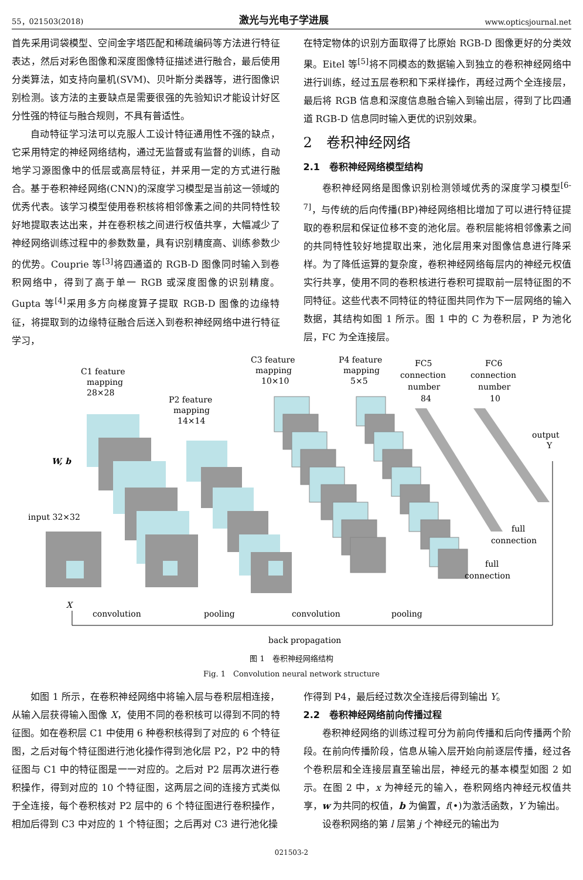55，021503(2018) 激光与光电子学进展 www.opticsjournal.net
首先采用词袋模型、空间金字塔匹配和稀疏编码等方法进行特征表达，然后对彩色图像和深度图像特征描述进行融合，最后使用分类算法，如支持向量机(SVM)、贝叶斯分类器等，进行图像识别检测。该方法的主要缺点是需要很强的先验知识才能设计好区分性强的特征与融合规则，不具有普适性。
自动特征学习法可以克服人工设计特征通用性不强的缺点，它采用特定的神经网络结构，通过无监督或有监督的训练，自动地学习源图像中的低层或高层特征，并采用一定的方式进行融合。基于卷积神经网络(CNN)的深度学习模型是当前这一领域的优秀代表。该学习模型使用卷积核将相邻像素之间的共同特性较好地提取表达出来，并在卷积核之间进行权值共享，大幅减少了神经网络训练过程中的参数数量，具有识别精度高、训练参数少的优势。Couprie 等<sup>[3]</sup>将四通道的 RGB-D 图像同时输入到卷积网络中，得到了高于单一 RGB 或深度图像的识别精度。Gupta 等<sup>[4]</sup>采用多方向梯度算子提取 RGB-D 图像的边缘特征，将提取到的边缘特征融合后送入到卷积神经网络中进行特征学习，
在特定物体的识别方面取得了比原始 RGB-D 图像更好的分类效果。Eitel 等<sup>[5]</sup>将不同模态的数据输入到独立的卷积神经网络中进行训练，经过五层卷积和下采样操作，再经过两个全连接层，最后将 RGB 信息和深度信息融合输入到输出层，得到了比四通道 RGB-D 信息同时输入更优的识别效果。
2　卷积神经网络
2.1　卷积神经网络模型结构
卷积神经网络是图像识别检测领域优秀的深度学习模型<sup>[6-7]</sup>，与传统的后向传播(BP)神经网络相比增加了可以进行特征提取的卷积层和保证位移不变的池化层。卷积层能将相邻像素之间的共同特性较好地提取出来，池化层用来对图像信息进行降采样。为了降低运算的复杂度，卷积神经网络每层内的神经元权值实行共享，使用不同的卷积核进行卷积可提取前一层特征图的不同特征。这些代表不同特征的特征图共同作为下一层网络的输入数据，其结构如图 1 所示。图 1 中的 C 为卷积层，P 为池化层，FC 为全连接层。
C1 feature
mapping
28×28
P2 feature
mapping
14×14
C3 feature
mapping
10×10
P4 feature
mapping
5×5
FC5
connection
number
84
FC6
connection
number
10
output
Y
W, b
input 32×32
full
connection
full
connection
X
convolution
pooling
convolution
pooling
back propagation
图 1　卷积神经网络结构
Fig. 1　Convolution neural network structure
如图 1 所示，在卷积神经网络中将输入层与卷积层相连接，从输入层获得输入图像 X，使用不同的卷积核可以得到不同的特征图。如在卷积层 C1 中使用 6 种卷积核得到了对应的 6 个特征图，之后对每个特征图进行池化操作得到池化层 P2，P2 中的特征图与 C1 中的特征图是一一对应的。之后对 P2 层再次进行卷积操作，得到对应的 10 个特征图，这两层之间的连接方式类似于全连接，每个卷积核对 P2 层中的 6 个特征图进行卷积操作，相加后得到 C3 中对应的 1 个特征图；之后再对 C3 进行池化操
作得到 P4，最后经过数次全连接后得到输出 Y。
2.2　卷积神经网络前向传播过程
卷积神经网络的训练过程可分为前向传播和后向传播两个阶段。在前向传播阶段，信息从输入层开始向前逐层传播，经过各个卷积层和全连接层直至输出层，神经元的基本模型如图 2 如示。在图 2 中，x 为神经元的输入，卷积网络内神经元权值共享，w 为共同的权值，b 为偏置，f(•)为激活函数，Y 为输出。
设卷积网络的第 l 层第 j 个神经元的输出为
021503-2